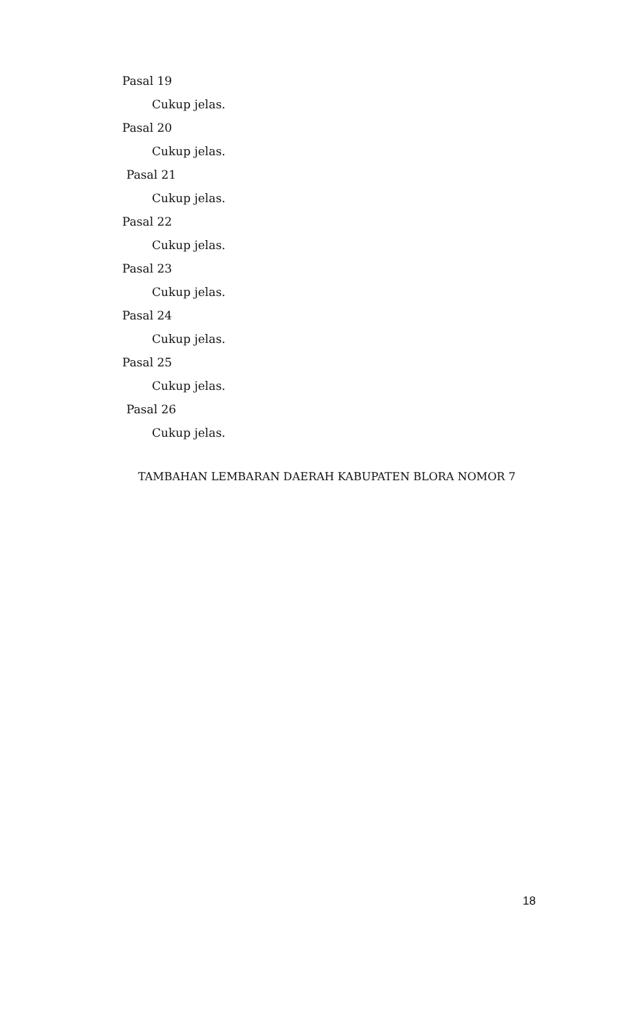Pasal 19
Cukup jelas.
Pasal 20
Cukup jelas.
Pasal 21
Cukup jelas.
Pasal 22
Cukup jelas.
Pasal 23
Cukup jelas.
Pasal 24
Cukup jelas.
Pasal 25
Cukup jelas.
Pasal 26
Cukup jelas.
TAMBAHAN LEMBARAN DAERAH KABUPATEN BLORA NOMOR 7
18